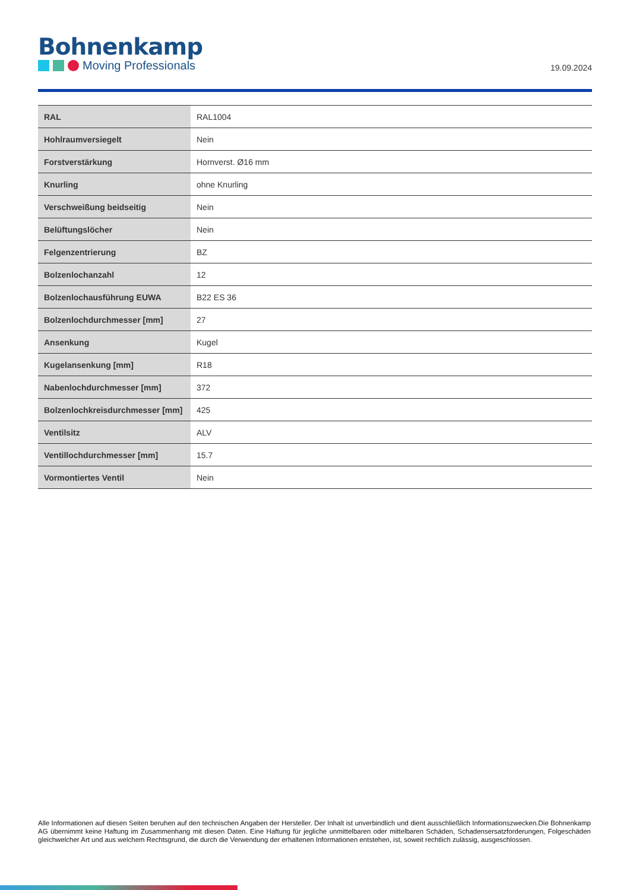Bohnenkamp
Moving Professionals
19.09.2024
| RAL | RAL1004 |
| Hohlraumversiegelt | Nein |
| Forstverstärkung | Hornverst. Ø16 mm |
| Knurling | ohne Knurling |
| Verschweißung beidseitig | Nein |
| Belüftungslöcher | Nein |
| Felgenzentrierung | BZ |
| Bolzenlochanzahl | 12 |
| Bolzenlochausführung EUWA | B22 ES 36 |
| Bolzenlochdurchmesser [mm] | 27 |
| Ansenkung | Kugel |
| Kugelansenkung [mm] | R18 |
| Nabenlochdurchmesser [mm] | 372 |
| Bolzenlochkreisdurchmesser [mm] | 425 |
| Ventilsitz | ALV |
| Ventillochdurchmesser [mm] | 15.7 |
| Vormontiertes Ventil | Nein |
Alle Informationen auf diesen Seiten beruhen auf den technischen Angaben der Hersteller. Der Inhalt ist unverbindlich und dient ausschließlich Informationszwecken.Die Bohnenkamp AG übernimmt keine Haftung im Zusammenhang mit diesen Daten. Eine Haftung für jegliche unmittelbaren oder mittelbaren Schäden, Schadensersatzforderungen, Folgeschäden gleichwelcher Art und aus welchem Rechtsgrund, die durch die Verwendung der erhaltenen Informationen entstehen, ist, soweit rechtlich zulässig, ausgeschlossen.